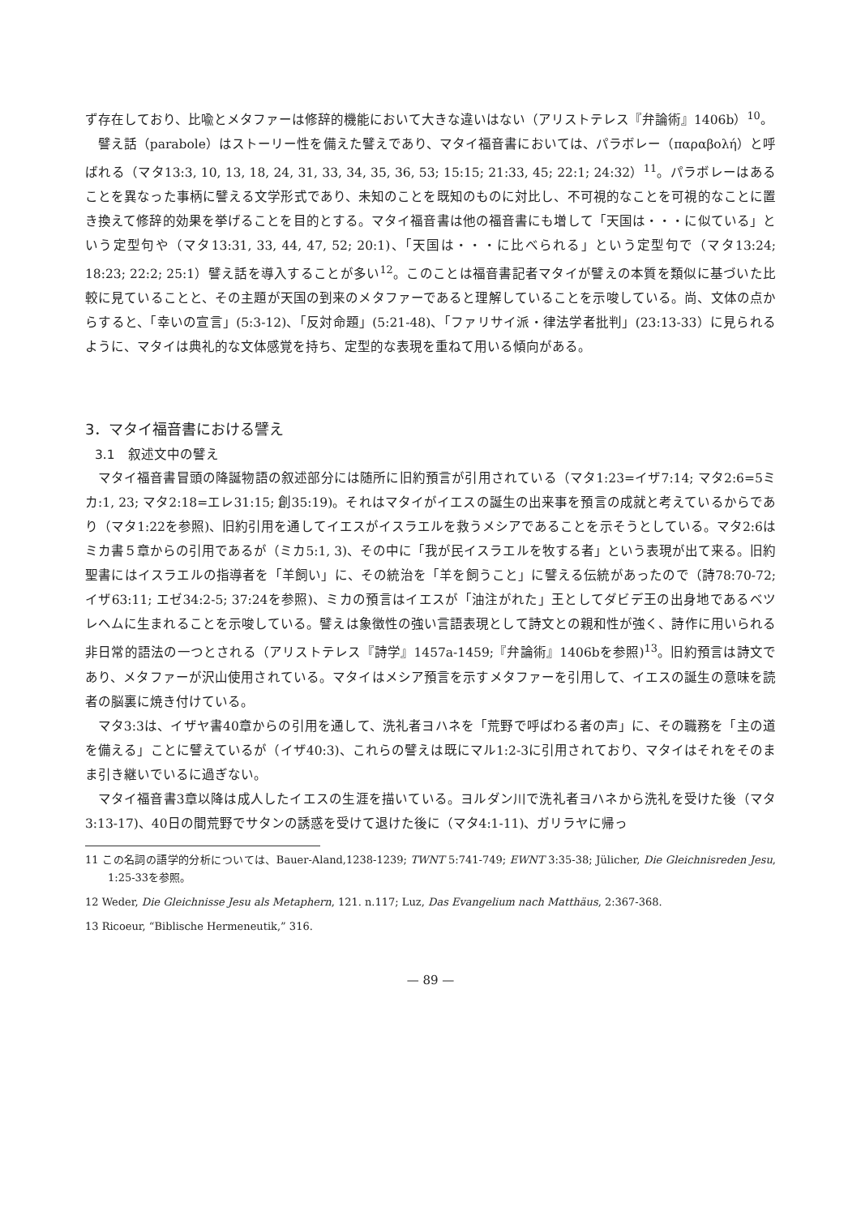ず存在しており、比喩とメタファーは修辞的機能において大きな違いはない（アリストテレス『弁論術』1406b）<sup>10</sup>。
譬え話（parabole）はストーリー性を備えた譬えであり、マタイ福音書においては、パラボレー（παραβολή）と呼ばれる（マタ13:3, 10, 13, 18, 24, 31, 33, 34, 35, 36, 53; 15:15; 21:33, 45; 22:1; 24:32）<sup>11</sup>。パラボレーはあることを異なった事柄に譬える文学形式であり、未知のことを既知のものに対比し、不可視的なことを可視的なことに置き換えて修辞的効果を挙げることを目的とする。マタイ福音書は他の福音書にも増して「天国は・・・に似ている」という定型句や（マタ13:31, 33, 44, 47, 52; 20:1)、「天国は・・・に比べられる」という定型句で（マタ13:24; 18:23; 22:2; 25:1）譬え話を導入することが多い<sup>12</sup>。このことは福音書記者マタイが譬えの本質を類似に基づいた比較に見ていることと、その主題が天国の到来のメタファーであると理解していることを示唆している。尚、文体の点からすると、「幸いの宣言」(5:3-12)、「反対命題」(5:21-48)、「ファリサイ派・律法学者批判」(23:13-33）に見られるように、マタイは典礼的な文体感覚を持ち、定型的な表現を重ねて用いる傾向がある。
3．マタイ福音書における譬え
3.1　叙述文中の譬え
マタイ福音書冒頭の降誕物語の叙述部分には随所に旧約預言が引用されている（マタ1:23=イザ7:14; マタ2:6=5ミカ:1, 23; マタ2:18=エレ31:15; 創35:19)。それはマタイがイエスの誕生の出来事を預言の成就と考えているからであり（マタ1:22を参照)、旧約引用を通してイエスがイスラエルを救うメシアであることを示そうとしている。マタ2:6はミカ書５章からの引用であるが（ミカ5:1, 3)、その中に「我が民イスラエルを牧する者」という表現が出て来る。旧約聖書にはイスラエルの指導者を「羊飼い」に、その統治を「羊を飼うこと」に譬える伝統があったので（詩78:70-72; イザ63:11; エゼ34:2-5; 37:24を参照)、ミカの預言はイエスが「油注がれた」王としてダビデ王の出身地であるベツレヘムに生まれることを示唆している。譬えは象徴性の強い言語表現として詩文との親和性が強く、詩作に用いられる非日常的語法の一つとされる（アリストテレス『詩学』1457a-1459;『弁論術』1406bを参照)<sup>13</sup>。旧約預言は詩文であり、メタファーが沢山使用されている。マタイはメシア預言を示すメタファーを引用して、イエスの誕生の意味を読者の脳裏に焼き付けている。
マタ3:3は、イザヤ書40章からの引用を通して、洗礼者ヨハネを「荒野で呼ばわる者の声」に、その職務を「主の道を備える」ことに譬えているが（イザ40:3)、これらの譬えは既にマル1:2-3に引用されており、マタイはそれをそのまま引き継いでいるに過ぎない。
マタイ福音書3章以降は成人したイエスの生涯を描いている。ヨルダン川で洗礼者ヨハネから洗礼を受けた後（マタ3:13-17)、40日の間荒野でサタンの誘惑を受けて退けた後に（マタ4:1-11)、ガリラヤに帰っ
11 この名詞の語学的分析については、Bauer-Aland,1238-1239; TWNT 5:741-749; EWNT 3:35-38; Jülicher, Die Gleichnisreden Jesu, 1:25-33を参照。
12 Weder, Die Gleichnisse Jesu als Metaphern, 121. n.117; Luz, Das Evangelium nach Matthäus, 2:367-368.
13 Ricoeur, “Biblische Hermeneutik,” 316.
— 89 —